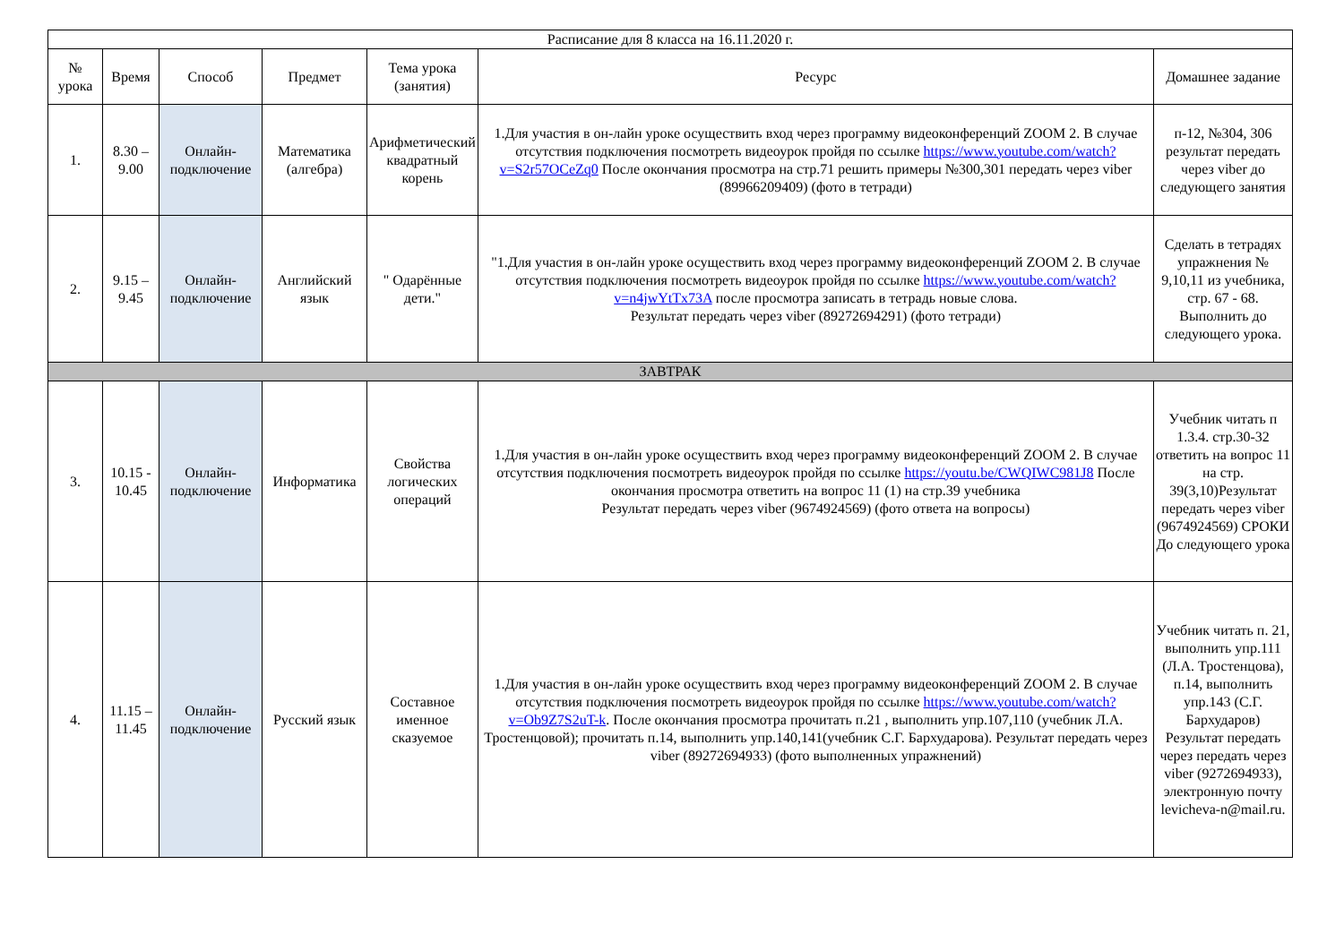| Расписание для 8 класса на 16.11.2020 г. | | | | | | |
| № урока | Время | Способ | Предмет | Тема урока (занятия) | Ресурс | Домашнее задание |
| 1. | 8.30 – 9.00 | Онлайн-подключение | Математика (алгебра) | Арифметический квадратный корень | 1.Для участия в он-лайн уроке осуществить вход через программу видеоконференций ZOOM 2. В случае отсутствия подключения посмотреть видеоурок пройдя по ссылке https://www.youtube.com/watch?v=S2r57OCeZq0 После окончания просмотра на стр.71 решить примеры №300,301 передать через viber (89966209409) (фото в тетради) | п-12, №304, 306 результат передать через viber до следующего занятия |
| 2. | 9.15 – 9.45 | Онлайн-подключение | Английский язык | " Одарённые дети." | "1.Для участия в он-лайн уроке осуществить вход через программу видеоконференций ZOOM 2. В случае отсутствия подключения посмотреть видеоурок пройдя по ссылке https://www.youtube.com/watch?v=n4jwYtTx73A после просмотра записать в тетрадь новые слова. Результат передать через viber (89272694291) (фото тетради) | Сделать в тетрадях упражнения № 9,10,11 из учебника, стр. 67 - 68. Выполнить до следующего урока. |
| ЗАВТРАК | | | | | | |
| 3. | 10.15 - 10.45 | Онлайн-подключение | Информатика | Свойства логических операций | 1.Для участия в он-лайн уроке осуществить вход через программу видеоконференций ZOOM 2. В случае отсутствия подключения посмотреть видеоурок пройдя по ссылке https://youtu.be/CWQIWC981J8 После окончания просмотра ответить на вопрос 11 (1) на стр.39 учебника Результат передать через viber (9674924569) (фото ответа на вопросы) | Учебник читать п 1.3.4. стр.30-32 ответить на вопрос 11 на стр. 39(3,10)Результат передать через viber (9674924569) СРОКИ До следующего урока |
| 4. | 11.15 – 11.45 | Онлайн-подключение | Русский язык | Составное именное сказуемое | 1.Для участия в он-лайн уроке осуществить вход через программу видеоконференций ZOOM 2. В случае отсутствия подключения посмотреть видеоурок пройдя по ссылке https://www.youtube.com/watch?v=Ob9Z7S2uT-k . После окончания просмотра прочитать п.21 , выполнить упр.107,110 (учебник Л.А. Тростенцовой); прочитать п.14, выполнить упр.140,141(учебник С.Г. Бархударова). Результат передать через viber (89272694933) (фото выполненных упражнений) | Учебник читать п. 21, выполнить упр.111 (Л.А. Тростенцова), п.14, выполнить упр.143 (С.Г. Бархударов) Результат передать через передать через viber (9272694933), электронную почту levicheva-n@mail.ru. |